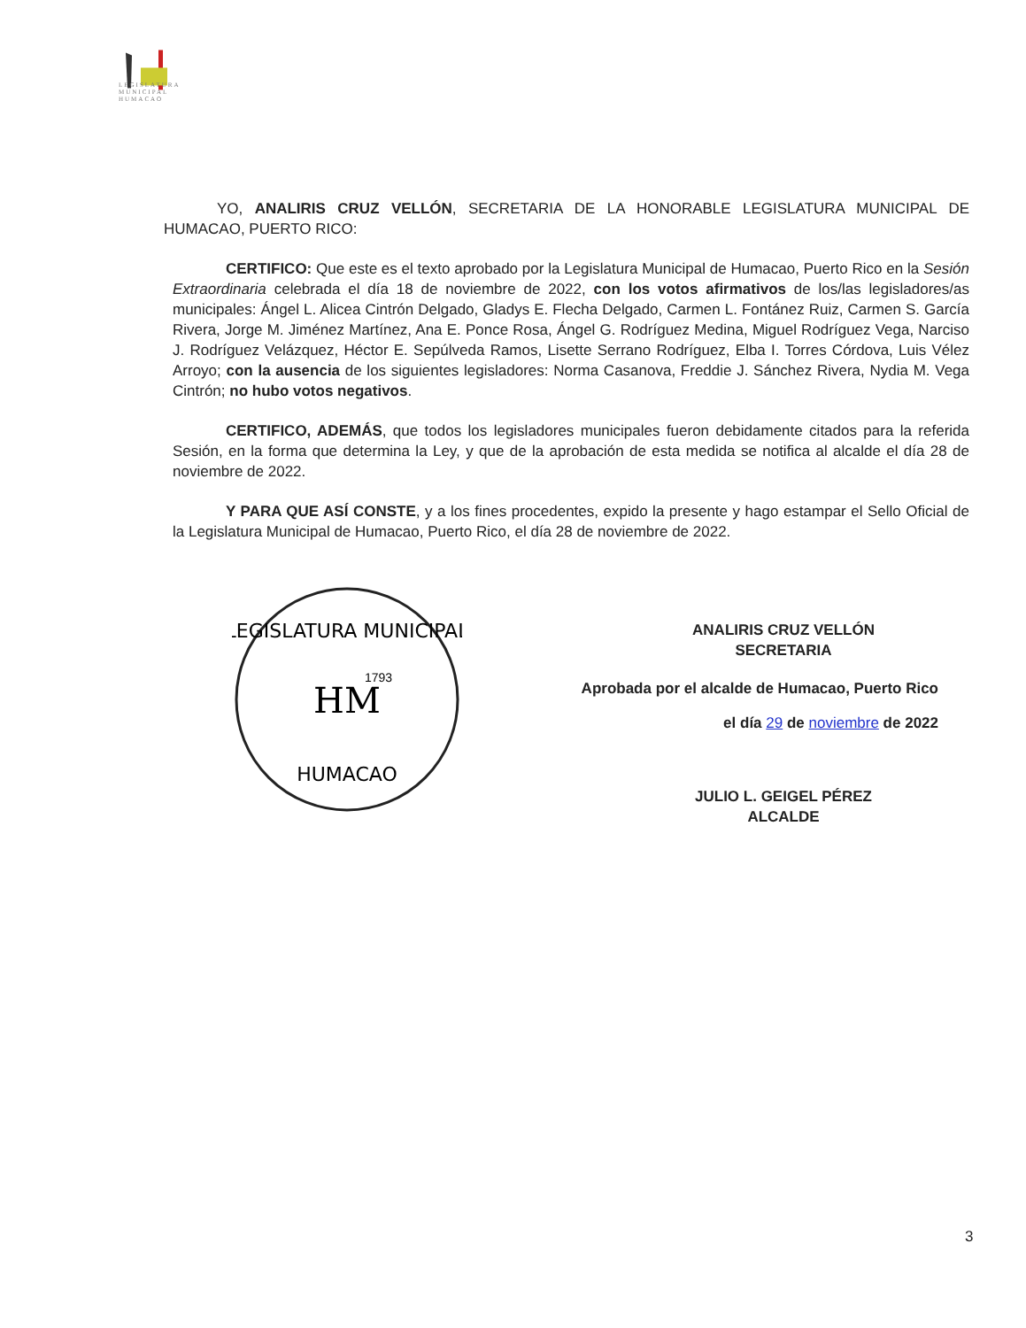LEGISLATURA
MUNICIPAL
HUMACAO
YO, ANALIRIS CRUZ VELLÓN, SECRETARIA DE LA HONORABLE LEGISLATURA MUNICIPAL DE HUMACAO, PUERTO RICO:
CERTIFICO: Que este es el texto aprobado por la Legislatura Municipal de Humacao, Puerto Rico en la Sesión Extraordinaria celebrada el día 18 de noviembre de 2022, con los votos afirmativos de los/las legisladores/as municipales: Ángel L. Alicea Cintrón Delgado, Gladys E. Flecha Delgado, Carmen L. Fontánez Ruiz, Carmen S. García Rivera, Jorge M. Jiménez Martínez, Ana E. Ponce Rosa, Ángel G. Rodríguez Medina, Miguel Rodríguez Vega, Narciso J. Rodríguez Velázquez, Héctor E. Sepúlveda Ramos, Lisette Serrano Rodríguez, Elba I. Torres Córdova, Luis Vélez Arroyo; con la ausencia de los siguientes legisladores: Norma Casanova, Freddie J. Sánchez Rivera, Nydia M. Vega Cintrón; no hubo votos negativos.
CERTIFICO, ADEMÁS, que todos los legisladores municipales fueron debidamente citados para la referida Sesión, en la forma que determina la Ley, y que de la aprobación de esta medida se notifica al alcalde el día 28 de noviembre de 2022.
Y PARA QUE ASÍ CONSTE, y a los fines procedentes, expido la presente y hago estampar el Sello Oficial de la Legislatura Municipal de Humacao, Puerto Rico, el día 28 de noviembre de 2022.
LEGISLATURA MUNICIPAL
HUMACAO
HM
1793
ANALIRIS CRUZ VELLÓN
SECRETARIA
Aprobada por el alcalde de Humacao, Puerto Rico
el día 29 de noviembre de 2022
JULIO L. GEIGEL PÉREZ
ALCALDE
3